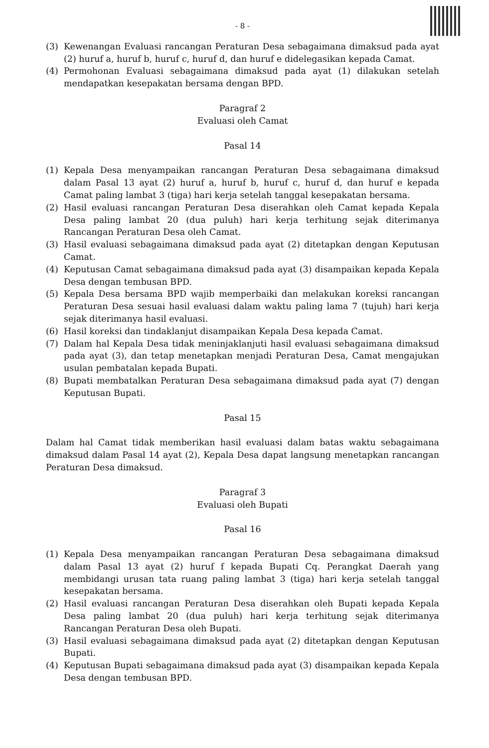- 8 -
(3) Kewenangan Evaluasi rancangan Peraturan Desa sebagaimana dimaksud pada ayat (2) huruf a, huruf b, huruf c, huruf d, dan huruf e didelegasikan kepada Camat.
(4) Permohonan Evaluasi sebagaimana dimaksud pada ayat (1) dilakukan setelah mendapatkan kesepakatan bersama dengan BPD.
Paragraf 2
Evaluasi oleh Camat
Pasal 14
(1) Kepala Desa menyampaikan rancangan Peraturan Desa sebagaimana dimaksud dalam Pasal 13 ayat (2) huruf a, huruf b, huruf c, huruf d, dan huruf e kepada Camat paling lambat 3 (tiga) hari kerja setelah tanggal kesepakatan bersama.
(2) Hasil evaluasi rancangan Peraturan Desa diserahkan oleh Camat kepada Kepala Desa paling lambat 20 (dua puluh) hari kerja terhitung sejak diterimanya Rancangan Peraturan Desa oleh Camat.
(3) Hasil evaluasi sebagaimana dimaksud pada ayat (2) ditetapkan dengan Keputusan Camat.
(4) Keputusan Camat sebagaimana dimaksud pada ayat (3) disampaikan kepada Kepala Desa dengan tembusan BPD.
(5) Kepala Desa bersama BPD wajib memperbaiki dan melakukan koreksi rancangan Peraturan Desa sesuai hasil evaluasi dalam waktu paling lama 7 (tujuh) hari kerja sejak diterimanya hasil evaluasi.
(6) Hasil koreksi dan tindaklanjut disampaikan Kepala Desa kepada Camat.
(7) Dalam hal Kepala Desa tidak meninjaklanjuti hasil evaluasi sebagaimana dimaksud pada ayat (3), dan tetap menetapkan menjadi Peraturan Desa, Camat mengajukan usulan pembatalan kepada Bupati.
(8) Bupati membatalkan Peraturan Desa sebagaimana dimaksud pada ayat (7) dengan Keputusan Bupati.
Pasal 15
Dalam hal Camat tidak memberikan hasil evaluasi dalam batas waktu sebagaimana dimaksud dalam Pasal 14 ayat (2), Kepala Desa dapat langsung menetapkan rancangan Peraturan Desa dimaksud.
Paragraf 3
Evaluasi oleh Bupati
Pasal 16
(1) Kepala Desa menyampaikan rancangan Peraturan Desa sebagaimana dimaksud dalam Pasal 13 ayat (2) huruf f kepada Bupati Cq. Perangkat Daerah yang membidangi urusan tata ruang paling lambat 3 (tiga) hari kerja setelah tanggal kesepakatan bersama.
(2) Hasil evaluasi rancangan Peraturan Desa diserahkan oleh Bupati kepada Kepala Desa paling lambat 20 (dua puluh) hari kerja terhitung sejak diterimanya Rancangan Peraturan Desa oleh Bupati.
(3) Hasil evaluasi sebagaimana dimaksud pada ayat (2) ditetapkan dengan Keputusan Bupati.
(4) Keputusan Bupati sebagaimana dimaksud pada ayat (3) disampaikan kepada Kepala Desa dengan tembusan BPD.